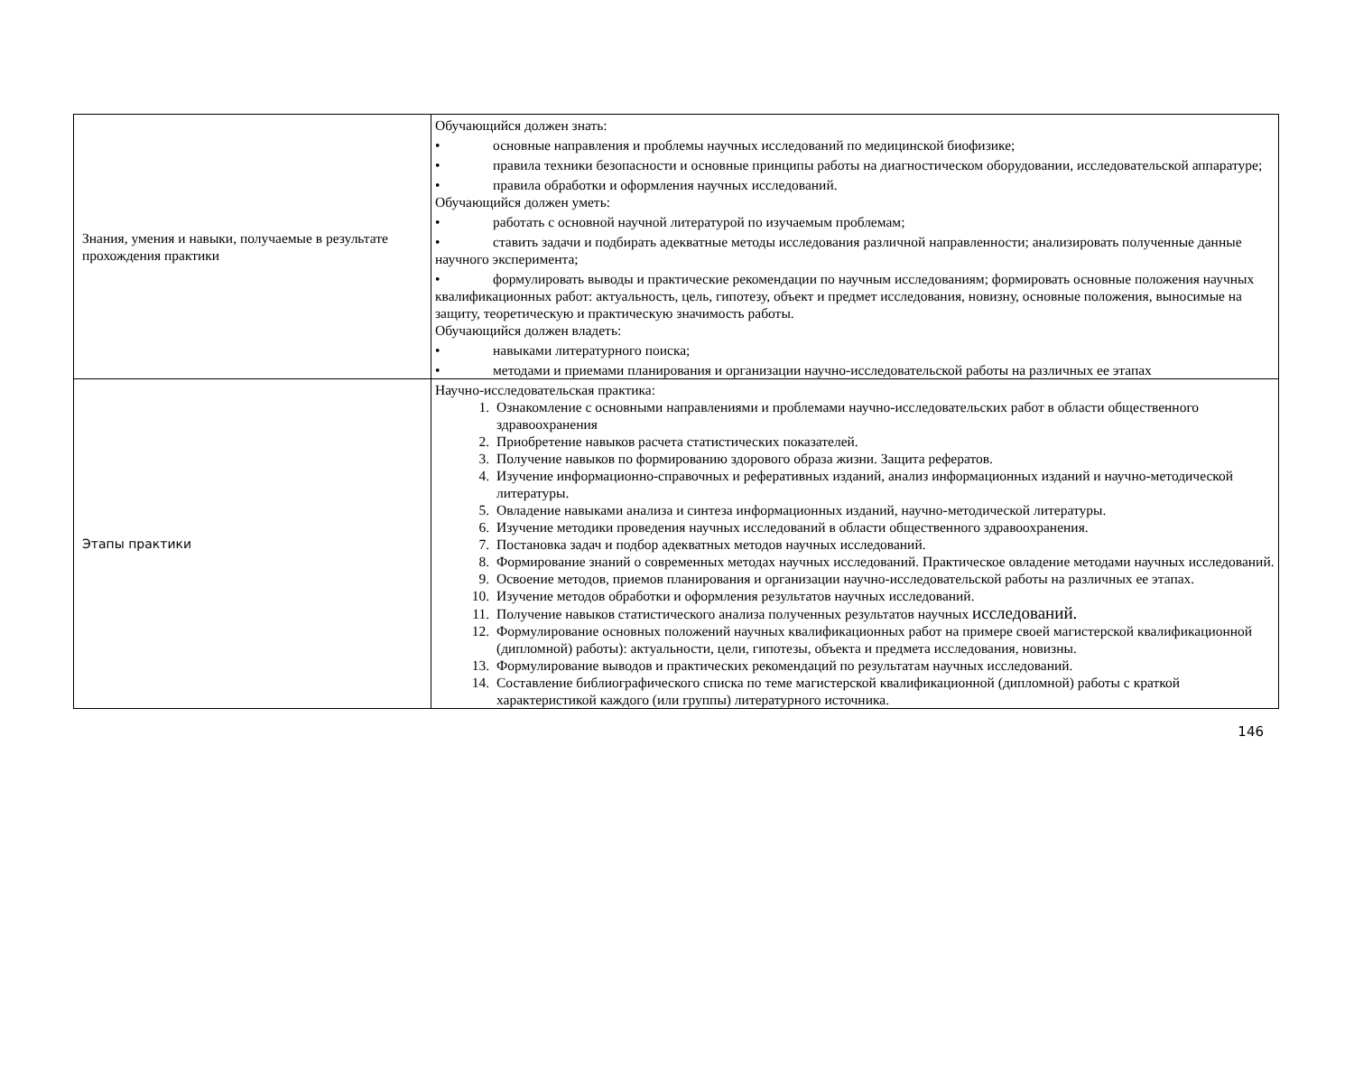| Знания, умения и навыки, получаемые в результате прохождения практики | Обучающийся должен знать: • основные направления и проблемы научных исследований по медицинской биофизике; • правила техники безопасности и основные принципы работы на диагностическом оборудовании, исследовательской аппаратуре; • правила обработки и оформления научных исследований. Обучающийся должен уметь: • работать с основной научной литературой по изучаемым проблемам; • ставить задачи и подбирать адекватные методы исследования различной направленности; анализировать полученные данные научного эксперимента; • формулировать выводы и практические рекомендации по научным исследованиям; формировать основные положения научных квалификационных работ: актуальность, цель, гипотезу, объект и предмет исследования, новизну, основные положения, выносимые на защиту, теоретическую и практическую значимость работы. Обучающийся должен владеть: • навыками литературного поиска; • методами и приемами планирования и организации научно-исследовательской работы на различных ее этапах |
| Этапы практики | Научно-исследовательская практика: 1. Ознакомление с основными направлениями и проблемами научно-исследовательских работ в области общественного здравоохранения 2. Приобретение навыков расчета статистических показателей. 3. Получение навыков по формированию здорового образа жизни. Защита рефератов. 4. Изучение информационно-справочных и реферативных изданий, анализ информационных изданий и научно-методической литературы. 5. Овладение навыками анализа и синтеза информационных изданий, научно-методической литературы. 6. Изучение методики проведения научных исследований в области общественного здравоохранения. 7. Постановка задач и подбор адекватных методов научных исследований. 8. Формирование знаний о современных методах научных исследований. Практическое овладение методами научных исследований. 9. Освоение методов, приемов планирования и организации научно-исследовательской работы на различных ее этапах. 10. Изучение методов обработки и оформления результатов научных исследований. 11. Получение навыков статистического анализа полученных результатов научных исследований. 12. Формулирование основных положений научных квалификационных работ на примере своей магистерской квалификационной (дипломной) работы): актуальности, цели, гипотезы, объекта и предмета исследования, новизны. 13. Формулирование выводов и практических рекомендаций по результатам научных исследований. 14. Составление библиографического списка по теме магистерской квалификационной (дипломной) работы с краткой характеристикой каждого (или группы) литературного источника. |
146